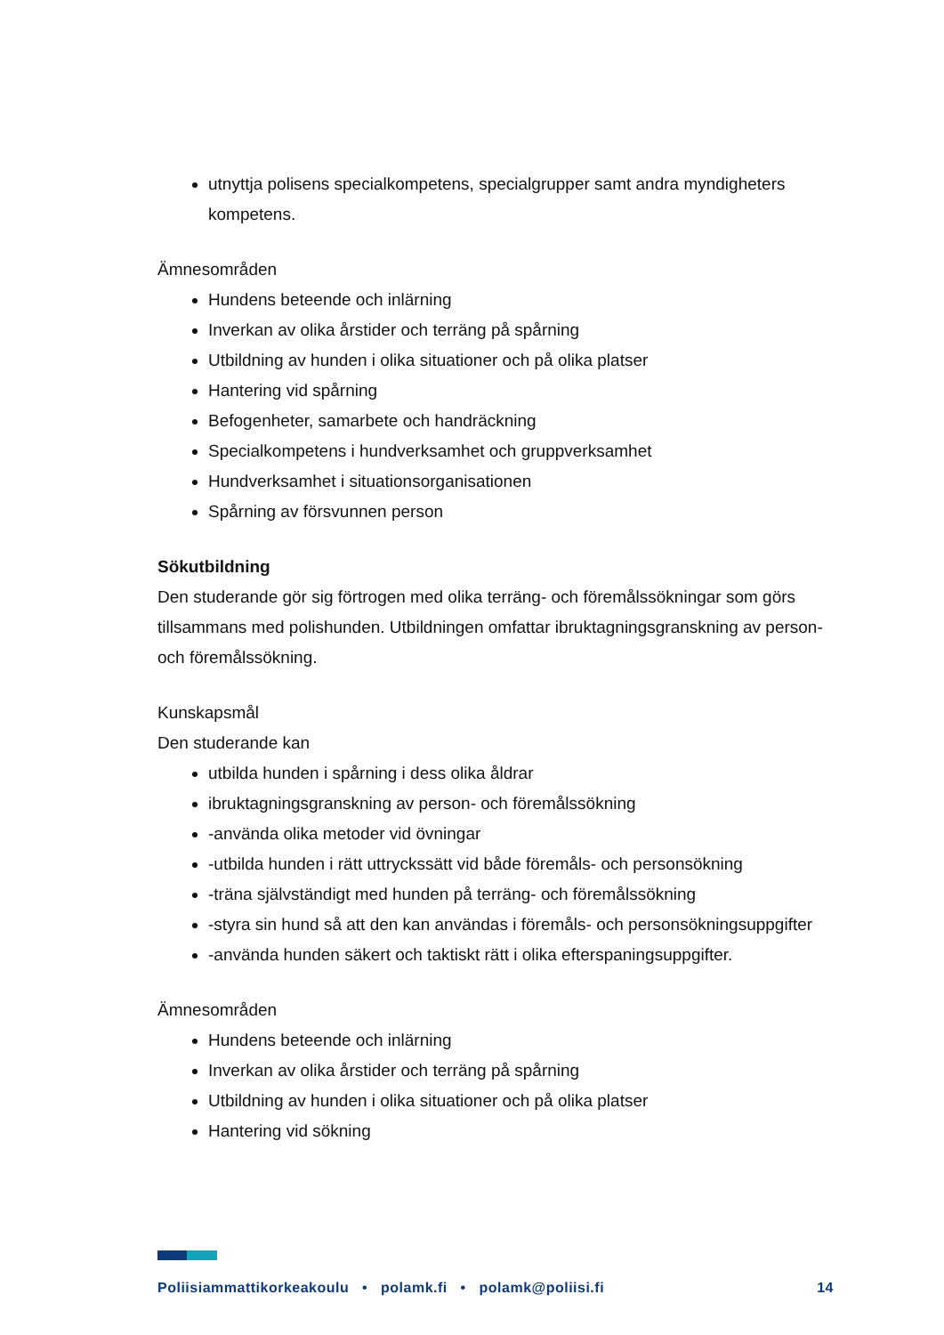utnyttja polisens specialkompetens, specialgrupper samt andra myndigheters kompetens.
Ämnesområden
Hundens beteende och inlärning
Inverkan av olika årstider och terräng på spårning
Utbildning av hunden i olika situationer och på olika platser
Hantering vid spårning
Befogenheter, samarbete och handräckning
Specialkompetens i hundverksamhet och gruppverksamhet
Hundverksamhet i situationsorganisationen
Spårning av försvunnen person
Sökutbildning
Den studerande gör sig förtrogen med olika terräng- och föremålssökningar som görs tillsammans med polishunden. Utbildningen omfattar ibruktagningsgranskning av person- och föremålssökning.
Kunskapsmål
Den studerande kan
utbilda hunden i spårning i dess olika åldrar
ibruktagningsgranskning av person- och föremålssökning
-använda olika metoder vid övningar
-utbilda hunden i rätt uttryckssätt vid både föremåls- och personsökning
-träna självständigt med hunden på terräng- och föremålssökning
-styra sin hund så att den kan användas i föremåls- och personsökningsuppgifter
-använda hunden säkert och taktiskt rätt i olika efterspaningsuppgifter.
Ämnesområden
Hundens beteende och inlärning
Inverkan av olika årstider och terräng på spårning
Utbildning av hunden i olika situationer och på olika platser
Hantering vid sökning
Poliisiammattikorkeakoulu • polamk.fi • polamk@poliisi.fi 14